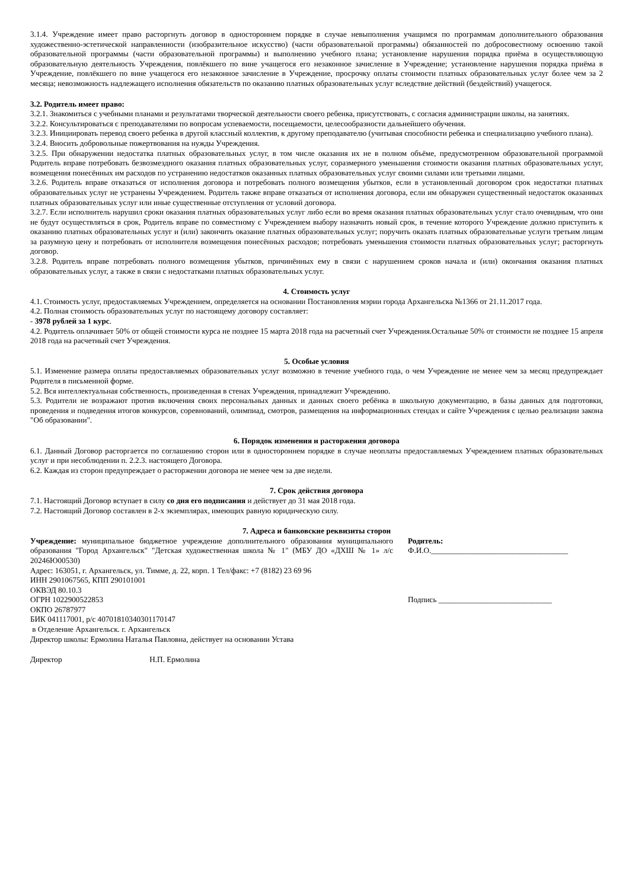3.1.4. Учреждение имеет право расторгнуть договор в одностороннем порядке в случае невыполнения учащимся по программам дополнительного образования художественно-эстетической направленности (изобразительное искусство) (части образовательной программы) обязанностей по добросовестному освоению такой образовательной программы (части образовательной программы) и выполнению учебного плана; установление нарушения порядка приёма в осуществляющую образовательную деятельность Учреждения, повлёкшего по вине учащегося его незаконное зачисление в Учреждение; установление нарушения порядка приёма в Учреждение, повлёкшего по вине учащегося его незаконное зачисление в Учреждение, просрочку оплаты стоимости платных образовательных услуг более чем за 2 месяца; невозможность надлежащего исполнения обязательств по оказанию платных образовательных услуг вследствие действий (бездействий) учащегося.
3.2. Родитель имеет право:
3.2.1. Знакомиться с учебными планами и результатами творческой деятельности своего ребенка, присутствовать, с согласия администрации школы, на занятиях.
3.2.2. Консультироваться с преподавателями по вопросам успеваемости, посещаемости, целесообразности дальнейшего обучения.
3.2.3. Инициировать перевод своего ребенка в другой классный коллектив, к другому преподавателю (учитывая способности ребенка и специализацию учебного плана).
3.2.4. Вносить добровольные пожертвования на нужды Учреждения.
3.2.5. При обнаружении недостатка платных образовательных услуг, в том числе оказания их не в полном объёме, предусмотренном образовательной программой Родитель вправе потребовать безвозмездного оказания платных образовательных услуг, соразмерного уменьшения стоимости оказания платных образовательных услуг, возмещения понесённых им расходов по устранению недостатков оказанных платных образовательных услуг своими силами или третьими лицами.
3.2.6. Родитель вправе отказаться от исполнения договора и потребовать полного возмещения убытков, если в установленный договором срок недостатки платных образовательных услуг не устранены Учреждением. Родитель также вправе отказаться от исполнения договора, если им обнаружен существенный недостаток оказанных платных образовательных услуг или иные существенные отступления от условий договора.
3.2.7. Если исполнитель нарушил сроки оказания платных образовательных услуг либо если во время оказания платных образовательных услуг стало очевидным, что они не будут осуществляться в срок, Родитель вправе по совместному с Учреждением выбору назначить новый срок, в течение которого Учреждение должно приступить к оказанию платных образовательных услуг и (или) закончить оказание платных образовательных услуг; поручить оказать платных образовательные услуги третьим лицам за разумную цену и потребовать от исполнителя возмещения понесённых расходов; потребовать уменьшения стоимости платных образовательных услуг; расторгнуть договор.
3.2.8. Родитель вправе потребовать полного возмещения убытков, причинённых ему в связи с нарушением сроков начала и (или) окончания оказания платных образовательных услуг, а также в связи с недостатками платных образовательных услуг.
4. Стоимость услуг
4.1. Стоимость услуг, предоставляемых Учреждением, определяется на основании Постановления мэрии города Архангельска №1366 от 21.11.2017 года.
4.2. Полная стоимость образовательных услуг по настоящему договору составляет:
- 3978 рублей за 1 курс.
4.2. Родитель оплачивает 50% от общей стоимости курса не позднее 15 марта 2018 года на расчетный счет Учреждения.Остальные 50% от стоимости не позднее 15 апреля 2018 года на расчетный счет Учреждения.
5. Особые условия
5.1. Изменение размера оплаты предоставляемых образовательных услуг возможно в течение учебного года, о чем Учреждение не менее чем за месяц предупреждает Родителя в письменной форме.
5.2. Вся интеллектуальная собственность, произведенная в стенах Учреждения, принадлежит Учреждению.
5.3. Родители не возражают против включения своих персональных данных и данных своего ребёнка в школьную документацию, в базы данных для подготовки, проведения и подведения итогов конкурсов, соревнований, олимпиад, смотров, размещения на информационных стендах и сайте Учреждения с целью реализации закона "Об образовании".
6. Порядок изменения и расторжения договора
6.1. Данный Договор расторгается по соглашению сторон или в одностороннем порядке в случае неоплаты предоставляемых Учреждением платных образовательных услуг и при несоблюдении п. 2.2.3. настоящего Договора.
6.2. Каждая из сторон предупреждает о расторжении договора не менее чем за две недели.
7. Срок действия договора
7.1. Настоящий Договор вступает в силу со дня его подписания и действует до 31 мая 2018 года.
7.2. Настоящий Договор составлен в 2-х экземплярах, имеющих равную юридическую силу.
7. Адреса и банковские реквизиты сторон
Учреждение: муниципальное бюджетное учреждение дополнительного образования муниципального образования "Город Архангельск" "Детская художественная школа № 1" (МБУ ДО «ДХШ № 1» л/с 20246Ю00530)
Адрес: 163051, г. Архангельск, ул. Тимме, д. 22, корп. 1 Тел/факс: +7 (8182) 23 69 96
ИНН 2901067565, КПП 290101001
ОКВЭД 80.10.3
ОГРН 1022900522853
ОКПО 26787977
БИК 041117001, р/с 40701810340301170147
в Отделение Архангельск. г. Архангельск
Директор школы: Ермолина Наталья Павловна, действует на основании Устава
Родитель:
Ф.И.О.___________________________________
Подпись _____________________________
Директор Н.П. Ермолина